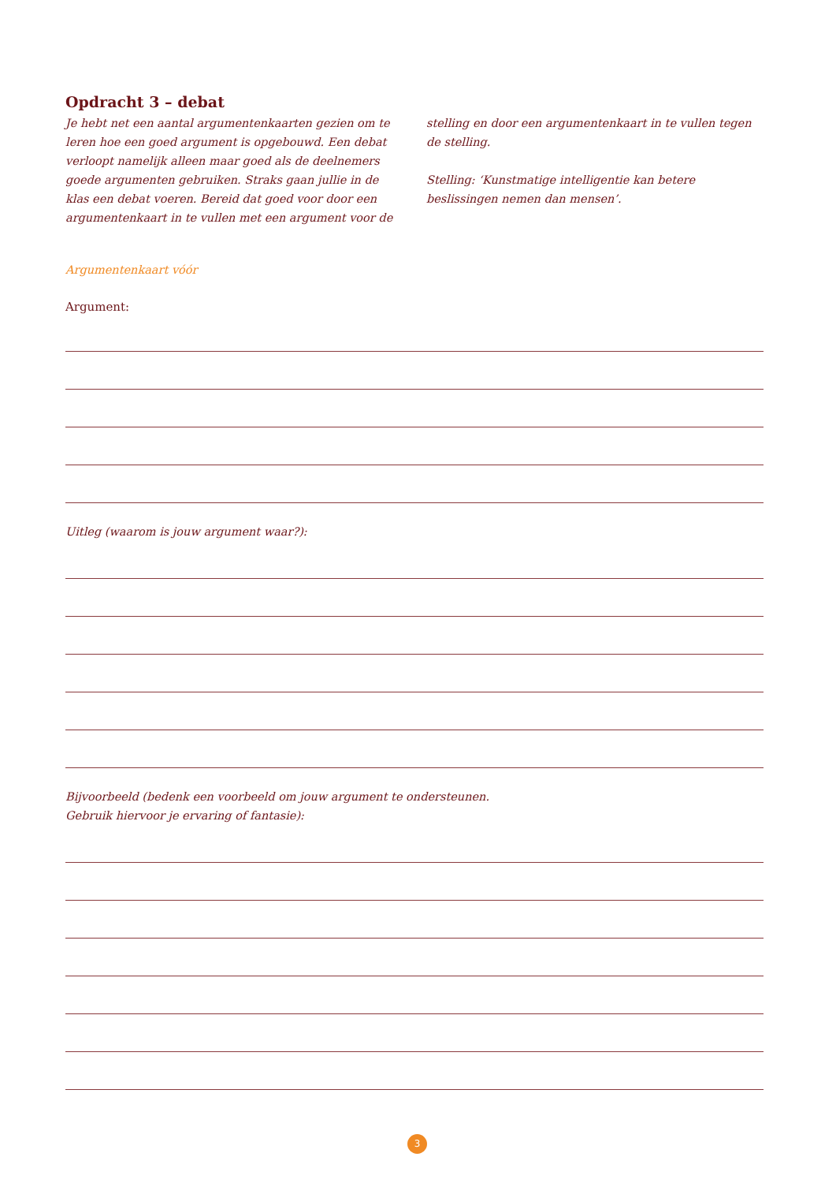Opdracht 3 – debat
Je hebt net een aantal argumentenkaarten gezien om te leren hoe een goed argument is opgebouwd. Een debat verloopt namelijk alleen maar goed als de deelnemers goede argumenten gebruiken. Straks gaan jullie in de klas een debat voeren. Bereid dat goed voor door een argumentenkaart in te vullen met een argument voor de stelling en door een argumentenkaart in te vullen tegen de stelling.
Stelling: ‘Kunstmatige intelligentie kan betere beslissingen nemen dan mensen’.
Argumentenkaart vóór
Argument:
Uitleg (waarom is jouw argument waar?):
Bijvoorbeeld (bedenk een voorbeeld om jouw argument te ondersteunen.
Gebruik hiervoor je ervaring of fantasie):
3